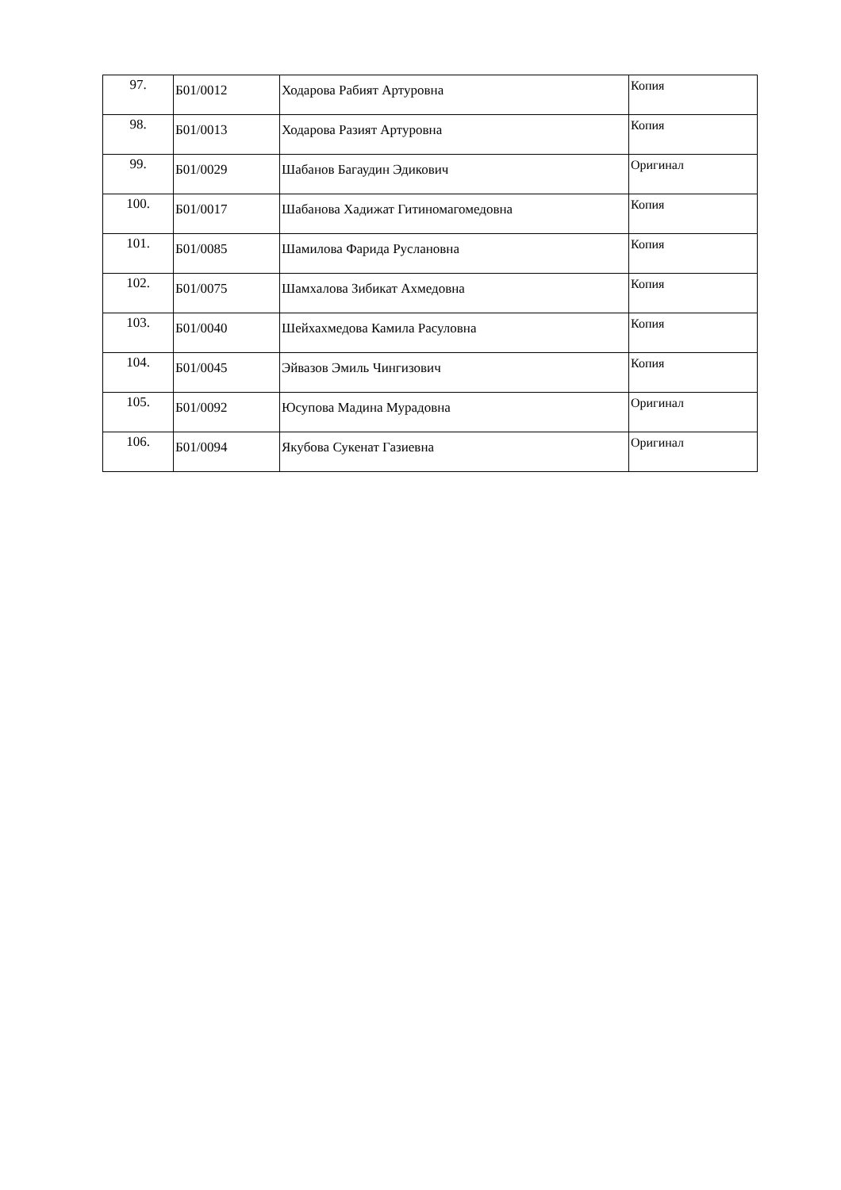| 97. | Б01/0012 | Ходарова Рабият Артуровна | Копия |
| 98. | Б01/0013 | Ходарова Разият Артуровна | Копия |
| 99. | Б01/0029 | Шабанов Багаудин Эдикович | Оригинал |
| 100. | Б01/0017 | Шабанова Хадижат Гитиномагомедовна | Копия |
| 101. | Б01/0085 | Шамилова Фарида Руслановна | Копия |
| 102. | Б01/0075 | Шамхалова Зибикат Ахмедовна | Копия |
| 103. | Б01/0040 | Шейхахмедова Камила Расуловна | Копия |
| 104. | Б01/0045 | Эйвазов Эмиль Чингизович | Копия |
| 105. | Б01/0092 | Юсупова Мадина Мурадовна | Оригинал |
| 106. | Б01/0094 | Якубова Сукенат Газиевна | Оригинал |